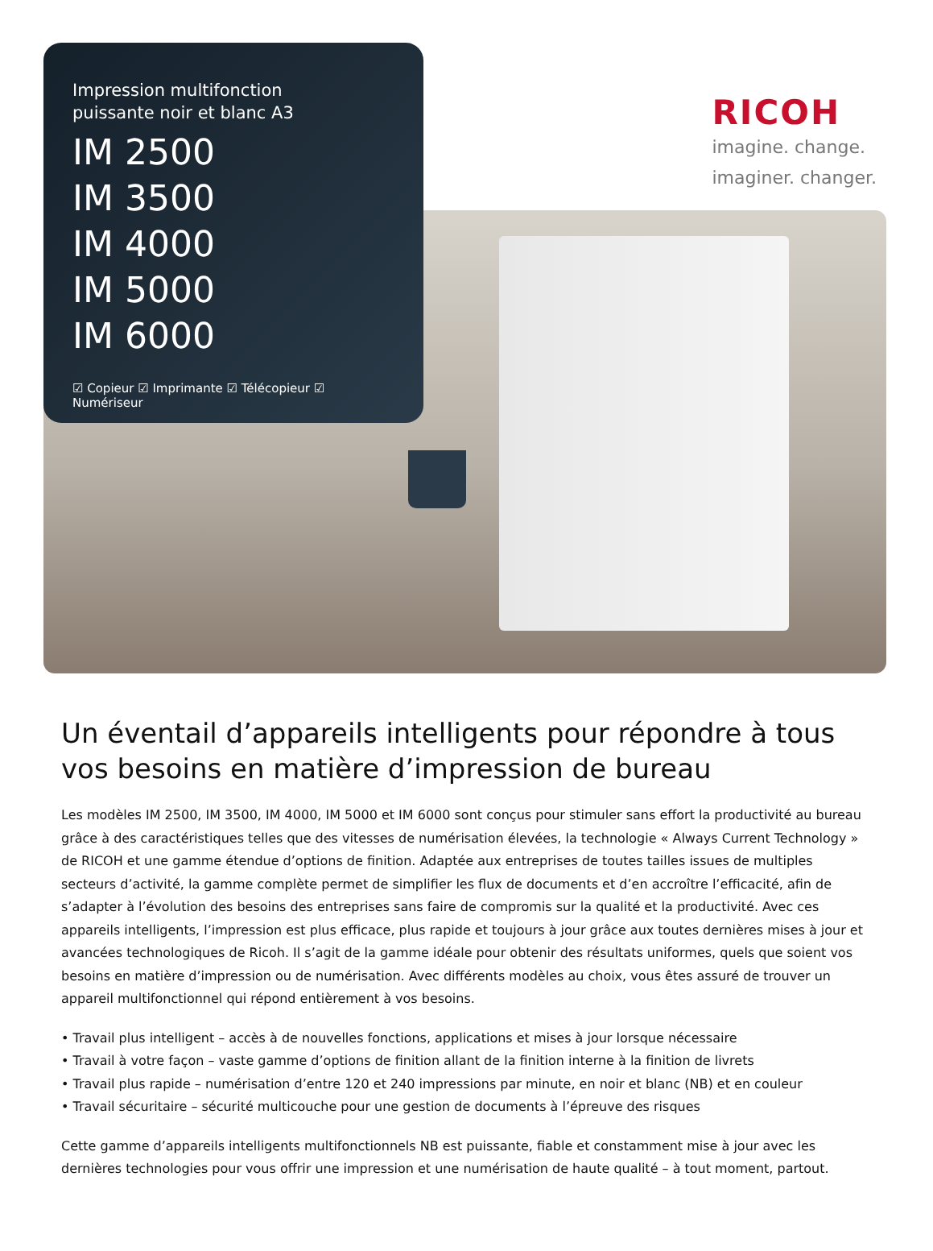Impression multifonction
puissante noir et blanc A3
IM 2500
IM 3500
IM 4000
IM 5000
IM 6000
☑ Copieur ☑ Imprimante ☑ Télécopieur ☑ Numériseur
RICOH
imagine. change.
imaginer. changer.
Un éventail d’appareils intelligents pour répondre à tous vos besoins en matière d’impression de bureau
Les modèles IM 2500, IM 3500, IM 4000, IM 5000 et IM 6000 sont conçus pour stimuler sans effort la productivité au bureau grâce à des caractéristiques telles que des vitesses de numérisation élevées, la technologie « Always Current Technology » de RICOH et une gamme étendue d’options de finition. Adaptée aux entreprises de toutes tailles issues de multiples secteurs d’activité, la gamme complète permet de simplifier les flux de documents et d’en accroître l’efficacité, afin de s’adapter à l’évolution des besoins des entreprises sans faire de compromis sur la qualité et la productivité. Avec ces appareils intelligents, l’impression est plus efficace, plus rapide et toujours à jour grâce aux toutes dernières mises à jour et avancées technologiques de Ricoh. Il s’agit de la gamme idéale pour obtenir des résultats uniformes, quels que soient vos besoins en matière d’impression ou de numérisation. Avec différents modèles au choix, vous êtes assuré de trouver un appareil multifonctionnel qui répond entièrement à vos besoins.
• Travail plus intelligent – accès à de nouvelles fonctions, applications et mises à jour lorsque nécessaire
• Travail à votre façon – vaste gamme d’options de finition allant de la finition interne à la finition de livrets
• Travail plus rapide – numérisation d’entre 120 et 240 impressions par minute, en noir et blanc (NB) et en couleur
• Travail sécuritaire – sécurité multicouche pour une gestion de documents à l’épreuve des risques
Cette gamme d’appareils intelligents multifonctionnels NB est puissante, fiable et constamment mise à jour avec les dernières technologies pour vous offrir une impression et une numérisation de haute qualité – à tout moment, partout.